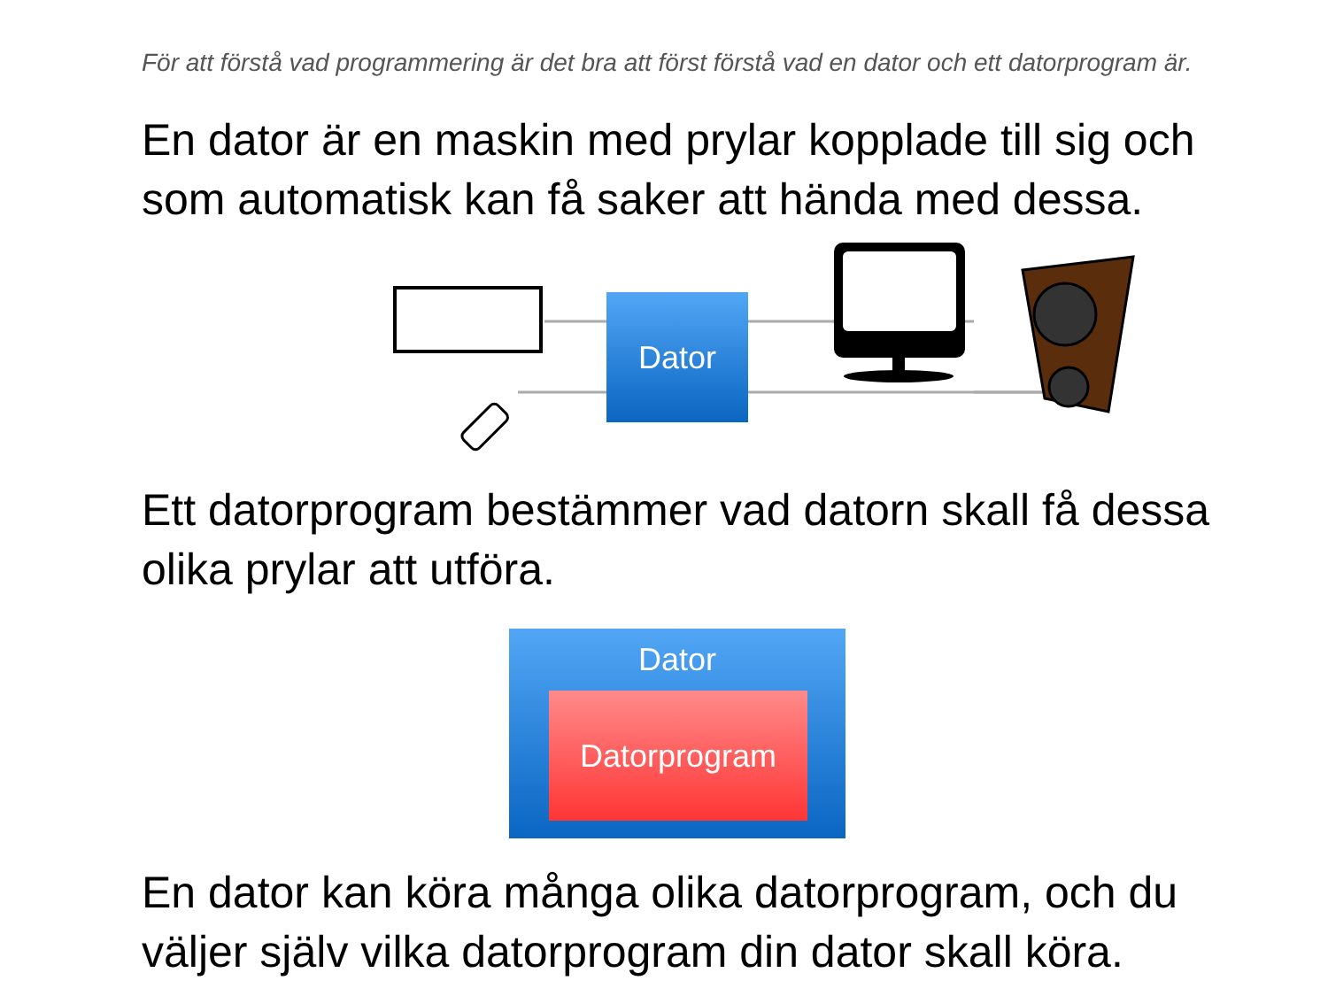För att förstå vad programmering är det bra att först förstå vad en dator och ett datorprogram är.
En dator är en maskin med prylar kopplade till sig och som automatisk kan få saker att hända med dessa.
Dator
Ett datorprogram bestämmer vad datorn skall få dessa olika prylar att utföra.
Dator
Datorprogram
En dator kan köra många olika datorprogram, och du väljer själv vilka datorprogram din dator skall köra.